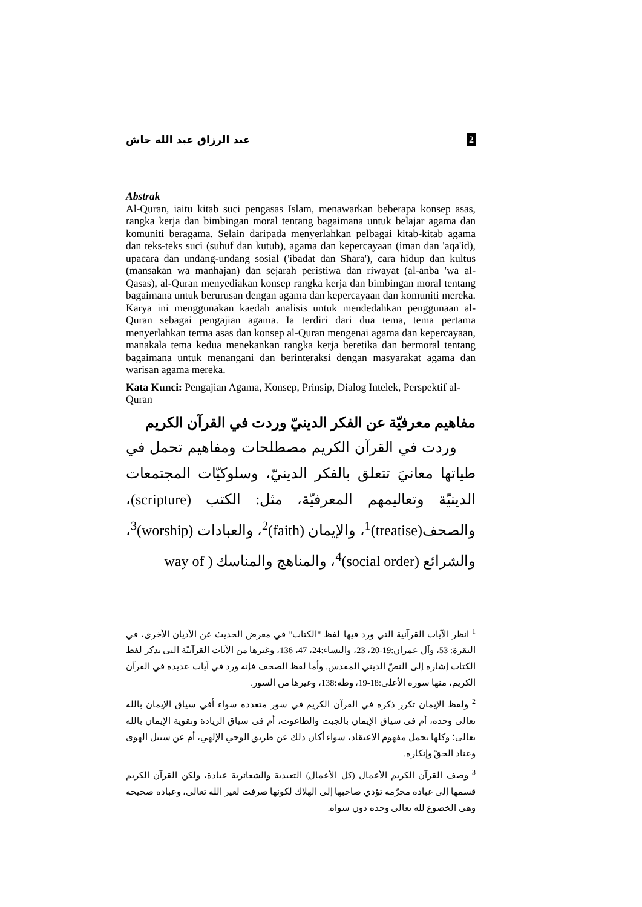2 عبد الرزاق عبد الله حاش
Abstrak
Al-Quran, iaitu kitab suci pengasas Islam, menawarkan beberapa konsep asas, rangka kerja dan bimbingan moral tentang bagaimana untuk belajar agama dan komuniti beragama. Selain daripada menyerlahkan pelbagai kitab-kitab agama dan teks-teks suci (suhuf dan kutub), agama dan kepercayaan (iman dan 'aqa'id), upacara dan undang-undang sosial ('ibadat dan Shara'), cara hidup dan kultus (mansakan wa manhajan) dan sejarah peristiwa dan riwayat (al-anba 'wa al-Qasas), al-Quran menyediakan konsep rangka kerja dan bimbingan moral tentang bagaimana untuk berurusan dengan agama dan kepercayaan dan komuniti mereka. Karya ini menggunakan kaedah analisis untuk mendedahkan penggunaan al-Quran sebagai pengajian agama. Ia terdiri dari dua tema, tema pertama menyerlahkan terma asas dan konsep al-Quran mengenai agama dan kepercayaan, manakala tema kedua menekankan rangka kerja beretika dan bermoral tentang bagaimana untuk menangani dan berinteraksi dengan masyarakat agama dan warisan agama mereka.
Kata Kunci: Pengajian Agama, Konsep, Prinsip, Dialog Intelek, Perspektif al-Quran
مفاهيم معرفيّة عن الفكر الدينيّ وردت في القرآن الكريم
وردت في القرآن الكريم مصطلحات ومفاهيم تحمل في طياتها معانيَ تتعلق بالفكر الدينيّ، وسلوكيّات المجتمعات الدينيّة وتعاليمهم المعرفيّة، مثل: الكتب (scripture)، والصحف(treatise)<sup>1</sup>، والإيمان (faith)<sup>2</sup>، والعبادات (worship)<sup>3</sup>، والشرائع (social order)<sup>4</sup>، والمناهج والمناسك ( way of
<sup>1</sup> انظر الآيات القرآنية التي ورد فيها لفظ "الكتاب" في معرض الحديث عن الأديان الأخرى، في البقرة: 53، وآل عمران:19-20، 23، والنساء:24، 47، 136، وغيرها من الآيات القرآنيّة التي تذكر لفظ الكتاب إشارة إلى النصّ الديني المقدس. وأما لفظ الصحف فإنه ورد في آيات عديدة في القرآن الكريم، منها سورة الأعلى:18-19، وطه:138، وغيرها من السور.
<sup>2</sup> ولفظ الإيمان تكرر ذكره في القرآن الكريم في سور متعددة سواء أفي سياق الإيمان بالله تعالى وحده، أم في سياق الإيمان بالجبت والطاغوت، أم في سياق الزيادة وتقوية الإيمان بالله تعالى؛ وكلها تحمل مفهوم الاعتقاد، سواء أكان ذلك عن طريق الوحي الإلهي، أم عن سبيل الهوى وعناد الحقّ وإنكاره.
<sup>3</sup> وصف القرآن الكريم الأعمال (كل الأعمال) التعبدية والشعائرية عبادة، ولكن القرآن الكريم قسمها إلى عبادة محرّمة تؤدي صاحبها إلى الهلاك لكونها صرفت لغير الله تعالى، وعبادة صحيحة وهي الخضوع لله تعالى وحده دون سواه.